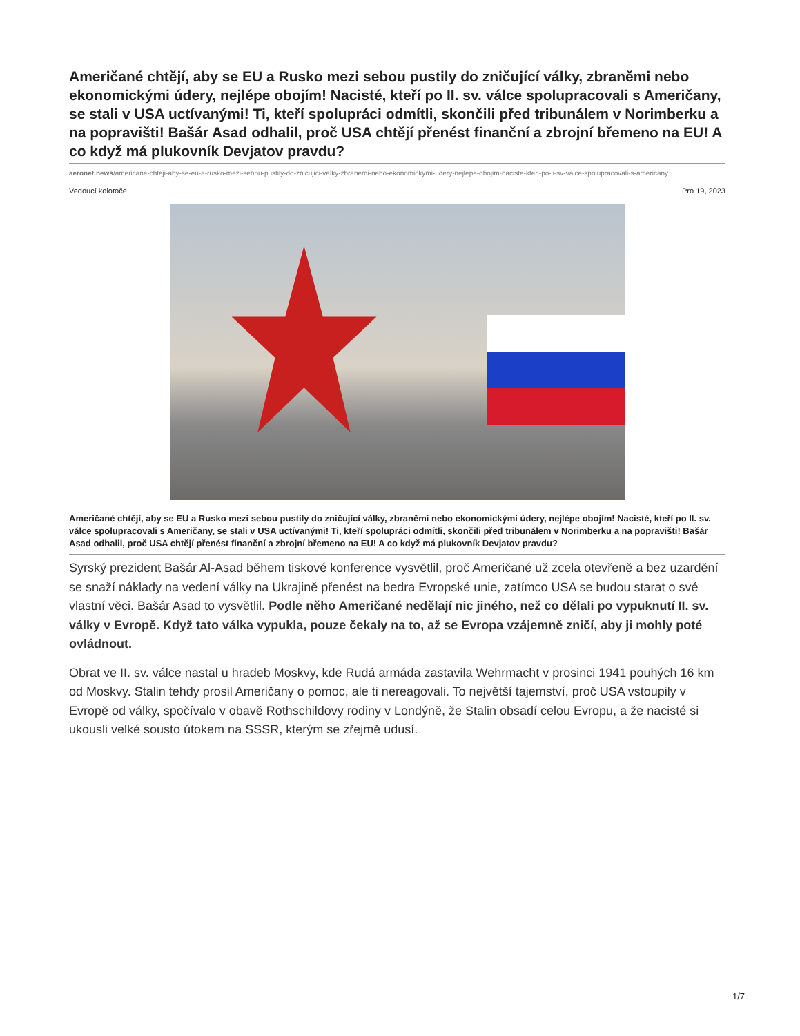Američané chtějí, aby se EU a Rusko mezi sebou pustily do zničující války, zbraněmi nebo ekonomickými údery, nejlépe obojím! Nacisté, kteří po II. sv. válce spolupracovali s Američany, se stali v USA uctívanými! Ti, kteří spolupráci odmítli, skončili před tribunálem v Norimberku a na popravišti! Bašár Asad odhalil, proč USA chtějí přenést finanční a zbrojní břemeno na EU! A co když má plukovník Devjatov pravdu?
aeronet.news/americane-chteji-aby-se-eu-a-rusko-mezi-sebou-pustily-do-znicujici-valky-zbranemi-nebo-ekonomickymi-udery-nejlepe-obojim-naciste-kteri-po-ii-sv-valce-spolupracovali-s-americany
Vedoucí kolotoče Pro 19, 2023
Američané chtějí, aby se EU a Rusko mezi sebou pustily do zničující války, zbraněmi nebo ekonomickými údery, nejlépe obojím! Nacisté, kteří po II. sv. válce spolupracovali s Američany, se stali v USA uctívanými! Ti, kteří spolupráci odmítli, skončili před tribunálem v Norimberku a na popravišti! Bašár Asad odhalil, proč USA chtějí přenést finanční a zbrojní břemeno na EU! A co když má plukovník Devjatov pravdu?
Syrský prezident Bašár Al-Asad během tiskové konference vysvětlil, proč Američané už zcela otevřeně a bez uzardění se snaží náklady na vedení války na Ukrajině přenést na bedra Evropské unie, zatímco USA se budou starat o své vlastní věci. Bašár Asad to vysvětlil. Podle něho Američané nedělají nic jiného, než co dělali po vypuknutí II. sv. války v Evropě. Když tato válka vypukla, pouze čekaly na to, až se Evropa vzájemně zničí, aby ji mohly poté ovládnout.
Obrat ve II. sv. válce nastal u hradeb Moskvy, kde Rudá armáda zastavila Wehrmacht v prosinci 1941 pouhých 16 km od Moskvy. Stalin tehdy prosil Američany o pomoc, ale ti nereagovali. To největší tajemství, proč USA vstoupily v Evropě od války, spočívalo v obavě Rothschildovy rodiny v Londýně, že Stalin obsadí celou Evropu, a že nacisté si ukousli velké sousto útokem na SSSR, kterým se zřejmě udusí.
1/7